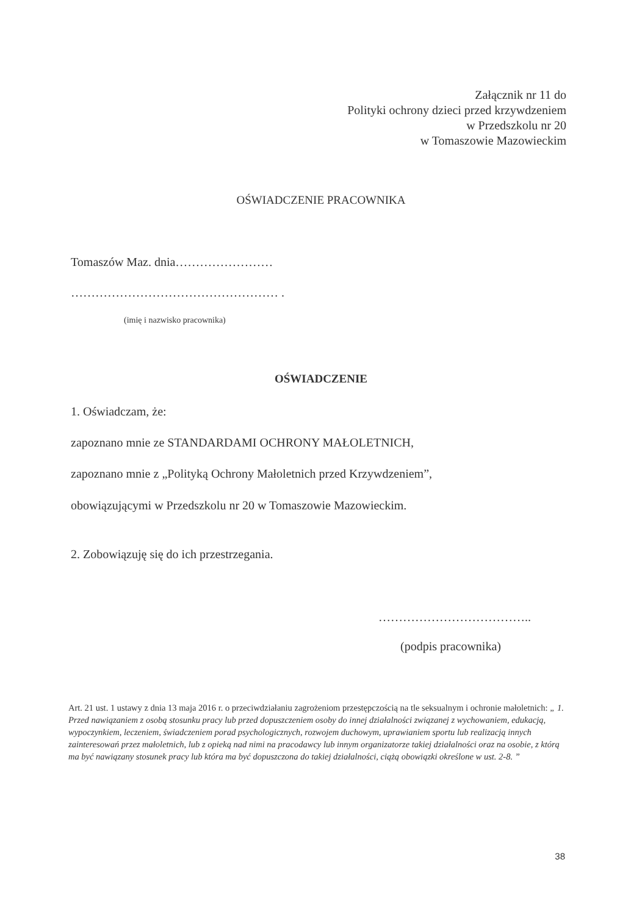Załącznik nr 11 do
Polityki ochrony dzieci przed krzywdzeniem
w Przedszkolu nr 20
w Tomaszowie Mazowieckim
OŚWIADCZENIE PRACOWNIKA
Tomaszów Maz. dnia……………………
…………………………………………… .
(imię i nazwisko pracownika)
OŚWIADCZENIE
1. Oświadczam, że:
zapoznano mnie ze STANDARDAMI OCHRONY MAŁOLETNICH,
zapoznano mnie z „Polityką Ochrony Małoletnich przed Krzywdzeniem”,
obowiązującymi w Przedszkolu nr 20 w Tomaszowie Mazowieckim.
2. Zobowiązuję się do ich przestrzegania.
………………………………..
(podpis pracownika)
Art. 21 ust. 1 ustawy z dnia 13 maja 2016 r. o przeciwdziałaniu zagrożeniom przestępczością na tle seksualnym i ochronie małoletnich: „ 1. Przed nawiązaniem z osobą stosunku pracy lub przed dopuszczeniem osoby do innej działalności związanej z wychowaniem, edukacją, wypoczynkiem, leczeniem, świadczeniem porad psychologicznych, rozwojem duchowym, uprawianiem sportu lub realizacją innych zainteresowań przez małoletnich, lub z opieką nad nimi na pracodawcy lub innym organizatorze takiej działalności oraz na osobie, z którą ma być nawiązany stosunek pracy lub która ma być dopuszczona do takiej działalności, ciążą obowiązki określone w ust. 2-8. ”
38